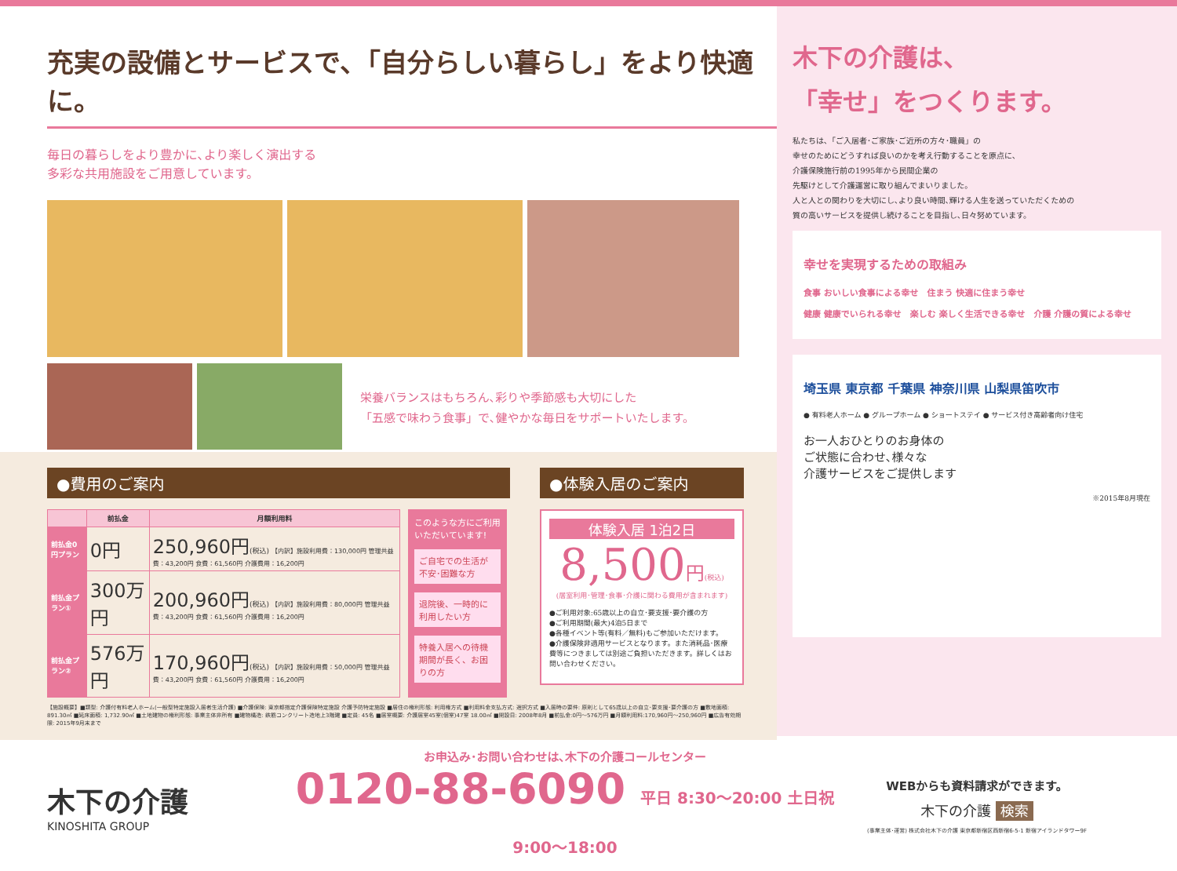充実の設備とサービスで､「自分らしい暮らし」をより快適に。
毎日の暮らしをより豊かに､より楽しく演出する
多彩な共用施設をご用意しています。
栄養バランスはもちろん､彩りや季節感も大切にした
「五感で味わう食事」で､健やかな毎日をサポートいたします。
●費用のご案内
| | 前払金 | 月額利用料 |
| --- | --- | --- |
| 前払金0円プラン | 0円 | 250,960円 (税込) 【内訳】施設利用費：130,000円 管理共益費：43,200円 食費：61,560円 介護費用：16,200円 |
| 前払金プラン① | 300万円 | 200,960円 (税込) 【内訳】施設利用費：80,000円 管理共益費：43,200円 食費：61,560円 介護費用：16,200円 |
| 前払金プラン② | 576万円 | 170,960円 (税込) 【内訳】施設利用費：50,000円 管理共益費：43,200円 食費：61,560円 介護費用：16,200円 |
このような方にご利用いただいています!
ご自宅での生活が不安･困難な方
退院後、一時的に利用したい方
特養入居への待機期間が長く、お困りの方
●体験入居のご案内
体験入居 1泊2日
8,500円(税込)
(居室利用･管理･食事･介護に関わる費用が含まれます)
●ご利用対象:65歳以上の自立･要支援･要介護の方
●ご利用期間(最大)4泊5日まで
●各種イベント等(有料／無料)もご参加いただけます。
●介護保険非適用サービスとなります。また消耗品･医療費等につきましては別途ご負担いただきます。詳しくはお問い合わせください。
【施設概要】■類型: 介護付有料老人ホーム(一般型特定施設入居者生活介護) ■介護保険: 東京都指定介護保険特定施設 介護予防特定施設 ■居住の権利形態: 利用権方式 ■利用料金支払方式: 選択方式 ■入居時の要件: 原則として65歳以上の自立･要支援･要介護の方 ■敷地面積: 891.30㎡ ■延床面積: 1,732.90㎡ ■土地建物の権利形態: 事業主体非所有 ■建物構造: 鉄筋コンクリート造地上3階建 ■定員: 45名 ■居室概要: 介護居室45室(個室)47室 18.00㎡ ■開設日: 2008年8月 ■前払金:0円～576万円 ■月額利用料:170,960円～250,960円 ■広告有効期限: 2015年9月末まで
木下の介護は、
「幸せ」をつくります。
私たちは､「ご入居者･ご家族･ご近所の方々･職員」の
幸せのためにどうすれば良いのかを考え行動することを原点に､
介護保険施行前の1995年から民間企業の
先駆けとして介護運営に取り組んでまいりました。
人と人との関わりを大切にし､より良い時間､輝ける人生を送っていただくための
質の高いサービスを提供し続けることを目指し､日々努めています。
幸せを実現するための取組み
食事 おいしい食事による幸せ　住まう 快適に住まう幸せ
健康 健康でいられる幸せ　楽しむ 楽しく生活できる幸せ　介護 介護の質による幸せ
埼玉県 東京都 千葉県 神奈川県 山梨県笛吹市
● 有料老人ホーム ● グループホーム ● ショートステイ ● サービス付き高齢者向け住宅
お一人おひとりのお身体の
ご状態に合わせ､様々な
介護サービスをご提供します
※2015年8月現在
木下の介護
KINOSHITA GROUP
お申込み･お問い合わせは､木下の介護コールセンター
0120-88-6090 平日 8:30～20:00 土日祝 9:00～18:00
WEBからも資料請求ができます。
木下の介護 検索
(事業主体･運営) 株式会社木下の介護 東京都新宿区西新宿6-5-1 新宿アイランドタワー9F